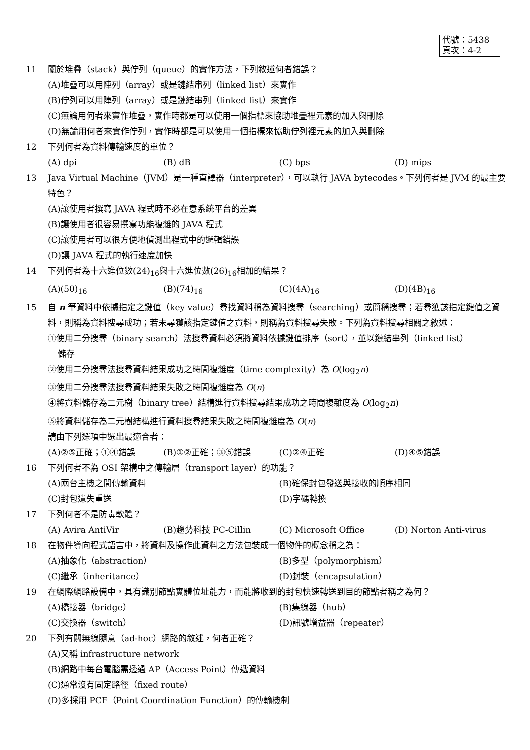代號：5438
頁次：4-2
11 關於堆疊（stack）與佇列（queue）的實作方法，下列敘述何者錯誤？
(A)堆疊可以用陣列（array）或是鏈結串列（linked list）來實作
(B)佇列可以用陣列（array）或是鏈結串列（linked list）來實作
(C)無論用何者來實作堆疊，實作時都是可以使用一個指標來協助堆疊裡元素的加入與刪除
(D)無論用何者來實作佇列，實作時都是可以使用一個指標來協助佇列裡元素的加入與刪除
12 下列何者為資料傳輸速度的單位？
(A) dpi (B) dB (C) bps (D) mips
13 Java Virtual Machine（JVM）是一種直譯器（interpreter），可以執行 JAVA bytecodes。下列何者是 JVM 的最主要特色？
(A)讓使用者撰寫 JAVA 程式時不必在意系統平台的差異
(B)讓使用者很容易撰寫功能複雜的 JAVA 程式
(C)讓使用者可以很方便地偵測出程式中的邏輯錯誤
(D)讓 JAVA 程式的執行速度加快
14 下列何者為十六進位數(24)<sub>16</sub>與十六進位數(26)<sub>16</sub>相加的結果？
(A)(50)<sub>16</sub> (B)(74)<sub>16</sub> (C)(4A)<sub>16</sub> (D)(4B)<sub>16</sub>
15 自 n 筆資料中依據指定之鍵值（key value）尋找資料稱為資料搜尋（searching）或簡稱搜尋；若尋獲該指定鍵值之資料，則稱為資料搜尋成功；若未尋獲該指定鍵值之資料，則稱為資料搜尋失敗。下列為資料搜尋相關之敘述：
①使用二分搜尋（binary search）法搜尋資料必須將資料依據鍵值排序（sort），並以鏈結串列（linked list）
儲存
②使用二分搜尋法搜尋資料結果成功之時間複雜度（time complexity）為 O(log<sub>2</sub>n)
③使用二分搜尋法搜尋資料結果失敗之時間複雜度為 O(n)
④將資料儲存為二元樹（binary tree）結構進行資料搜尋結果成功之時間複雜度為 O(log<sub>2</sub>n)
⑤將資料儲存為二元樹結構進行資料搜尋結果失敗之時間複雜度為 O(n)
請由下列選項中選出最適合者：
(A)②⑤正確；①④錯誤 (B)①②正確；③⑤錯誤 (C)②④正確 (D)④⑤錯誤
16 下列何者不為 OSI 架構中之傳輸層（transport layer）的功能？
(A)兩台主機之間傳輸資料 (B)確保封包發送與接收的順序相同
(C)封包遺失重送 (D)字碼轉換
17 下列何者不是防毒軟體？
(A) Avira AntiVir (B)趨勢科技 PC-Cillin (C) Microsoft Office (D) Norton Anti-virus
18 在物件導向程式語言中，將資料及操作此資料之方法包裝成一個物件的概念稱之為：
(A)抽象化（abstraction） (B)多型（polymorphism）
(C)繼承（inheritance） (D)封裝（encapsulation）
19 在網際網路設備中，具有識別節點實體位址能力，而能將收到的封包快速轉送到目的節點者稱之為何？
(A)橋接器（bridge） (B)集線器（hub）
(C)交換器（switch） (D)訊號增益器（repeater）
20 下列有關無線隨意（ad-hoc）網路的敘述，何者正確？
(A)又稱 infrastructure network
(B)網路中每台電腦需透過 AP（Access Point）傳遞資料
(C)通常沒有固定路徑（fixed route）
(D)多採用 PCF（Point Coordination Function）的傳輸機制